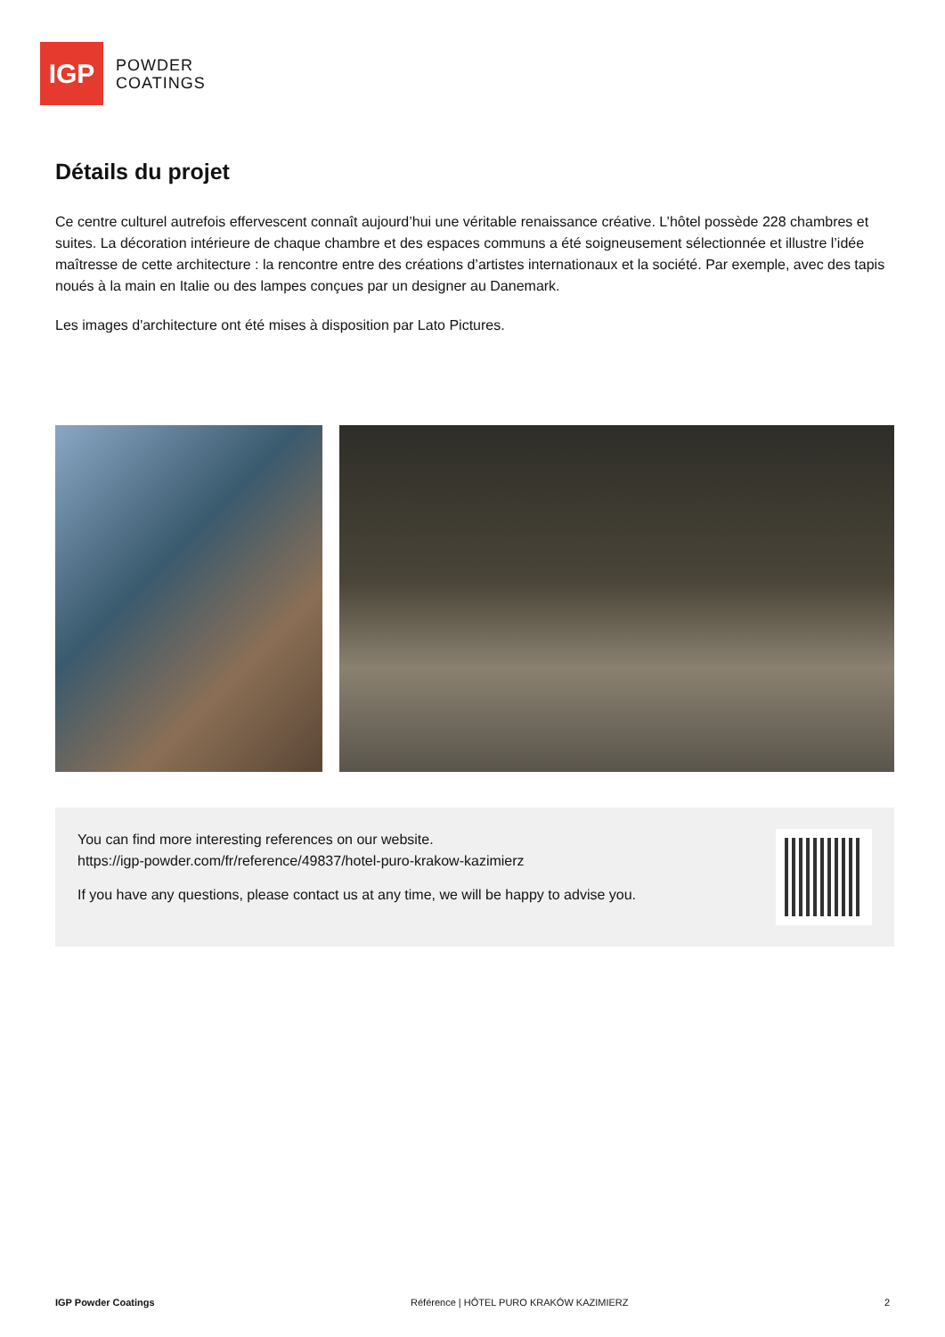IGP
POWDER
COATINGS
Détails du projet
Ce centre culturel autrefois effervescent connaît aujourd’hui une véritable renaissance créative. L’hôtel possède 228 chambres et suites. La décoration intérieure de chaque chambre et des espaces communs a été soigneusement sélectionnée et illustre l’idée maîtresse de cette architecture : la rencontre entre des créations d’artistes internationaux et la société. Par exemple, avec des tapis noués à la main en Italie ou des lampes conçues par un designer au Danemark.
Les images d'architecture ont été mises à disposition par Lato Pictures.
You can find more interesting references on our website.
https://igp-powder.com/fr/reference/49837/hotel-puro-krakow-kazimierz
If you have any questions, please contact us at any time, we will be happy to advise you.
IGP Powder Coatings Référence | HÔTEL PURO KRAKÓW KAZIMIERZ 2